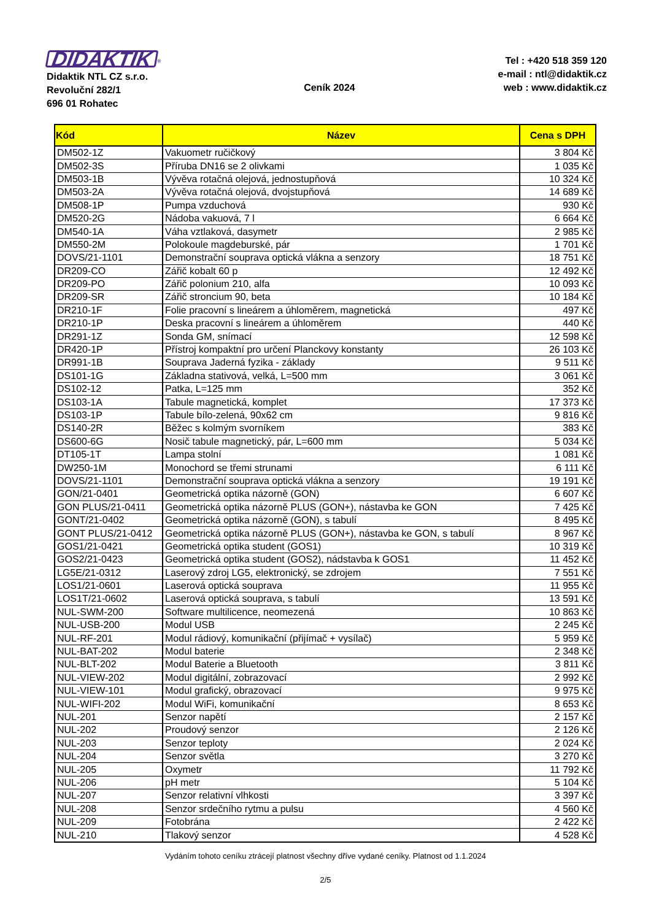DIDAKTIK<sup>®</sup>
Didaktik NTL CZ s.r.o.
Revoluční 282/1
696 01 Rohatec
Ceník 2024
Tel : +420 518 359 120
e-mail : ntl@didaktik.cz
web : www.didaktik.cz
| Kód | Název | Cena s DPH |
| --- | --- | --- |
| DM502-1Z | Vakuometr ručičkový | 3 804 Kč |
| DM502-3S | Příruba DN16 se 2 olivkami | 1 035 Kč |
| DM503-1B | Vývěva rotačná olejová, jednostupňová | 10 324 Kč |
| DM503-2A | Vývěva rotačná olejová, dvojstupňová | 14 689 Kč |
| DM508-1P | Pumpa vzduchová | 930 Kč |
| DM520-2G | Nádoba vakuová, 7 l | 6 664 Kč |
| DM540-1A | Váha vztlaková, dasymetr | 2 985 Kč |
| DM550-2M | Polokoule magdeburské, pár | 1 701 Kč |
| DOVS/21-1101 | Demonstrační souprava optická vlákna a senzory | 18 751 Kč |
| DR209-CO | Zářič kobalt 60 p | 12 492 Kč |
| DR209-PO | Zářič polonium 210, alfa | 10 093 Kč |
| DR209-SR | Zářič stroncium 90, beta | 10 184 Kč |
| DR210-1F | Folie pracovní s lineárem a úhloměrem, magnetická | 497 Kč |
| DR210-1P | Deska pracovní s lineárem a úhloměrem | 440 Kč |
| DR291-1Z | Sonda GM, snímací | 12 598 Kč |
| DR420-1P | Přístroj kompaktní pro určení Planckovy konstanty | 26 103 Kč |
| DR991-1B | Souprava Jaderná fyzika - základy | 9 511 Kč |
| DS101-1G | Základna stativová, velká, L=500 mm | 3 061 Kč |
| DS102-12 | Patka, L=125 mm | 352 Kč |
| DS103-1A | Tabule magnetická, komplet | 17 373 Kč |
| DS103-1P | Tabule bílo-zelená, 90x62 cm | 9 816 Kč |
| DS140-2R | Běžec s kolmým svorníkem | 383 Kč |
| DS600-6G | Nosič tabule magnetický, pár, L=600 mm | 5 034 Kč |
| DT105-1T | Lampa stolní | 1 081 Kč |
| DW250-1M | Monochord se třemi strunami | 6 111 Kč |
| DOVS/21-1101 | Demonstrační souprava optická vlákna a senzory | 19 191 Kč |
| GON/21-0401 | Geometrická optika názorně (GON) | 6 607 Kč |
| GON PLUS/21-0411 | Geometrická optika názorně PLUS (GON+), nástavba ke GON | 7 425 Kč |
| GONT/21-0402 | Geometrická optika názorně (GON), s tabulí | 8 495 Kč |
| GONT PLUS/21-0412 | Geometrická optika názorně PLUS (GON+), nástavba ke GON, s tabulí | 8 967 Kč |
| GOS1/21-0421 | Geometrická optika student (GOS1) | 10 319 Kč |
| GOS2/21-0423 | Geometrická optika student (GOS2), nádstavba k GOS1 | 11 452 Kč |
| LG5E/21-0312 | Laserový zdroj LG5, elektronický, se zdrojem | 7 551 Kč |
| LOS1/21-0601 | Laserová optická souprava | 11 955 Kč |
| LOS1T/21-0602 | Laserová optická souprava, s tabulí | 13 591 Kč |
| NUL-SWM-200 | Software multilicence, neomezená | 10 863 Kč |
| NUL-USB-200 | Modul USB | 2 245 Kč |
| NUL-RF-201 | Modul rádiový, komunikační (přijímač + vysílač) | 5 959 Kč |
| NUL-BAT-202 | Modul baterie | 2 348 Kč |
| NUL-BLT-202 | Modul Baterie a Bluetooth | 3 811 Kč |
| NUL-VIEW-202 | Modul digitální, zobrazovací | 2 992 Kč |
| NUL-VIEW-101 | Modul grafický, obrazovací | 9 975 Kč |
| NUL-WIFI-202 | Modul WiFi, komunikační | 8 653 Kč |
| NUL-201 | Senzor napětí | 2 157 Kč |
| NUL-202 | Proudový senzor | 2 126 Kč |
| NUL-203 | Senzor teploty | 2 024 Kč |
| NUL-204 | Senzor světla | 3 270 Kč |
| NUL-205 | Oxymetr | 11 792 Kč |
| NUL-206 | pH metr | 5 104 Kč |
| NUL-207 | Senzor relativní vlhkosti | 3 397 Kč |
| NUL-208 | Senzor srdečního rytmu a pulsu | 4 560 Kč |
| NUL-209 | Fotobrána | 2 422 Kč |
| NUL-210 | Tlakový senzor | 4 528 Kč |
Vydáním tohoto ceníku ztrácejí platnost všechny dříve vydané ceníky. Platnost od 1.1.2024
2/5